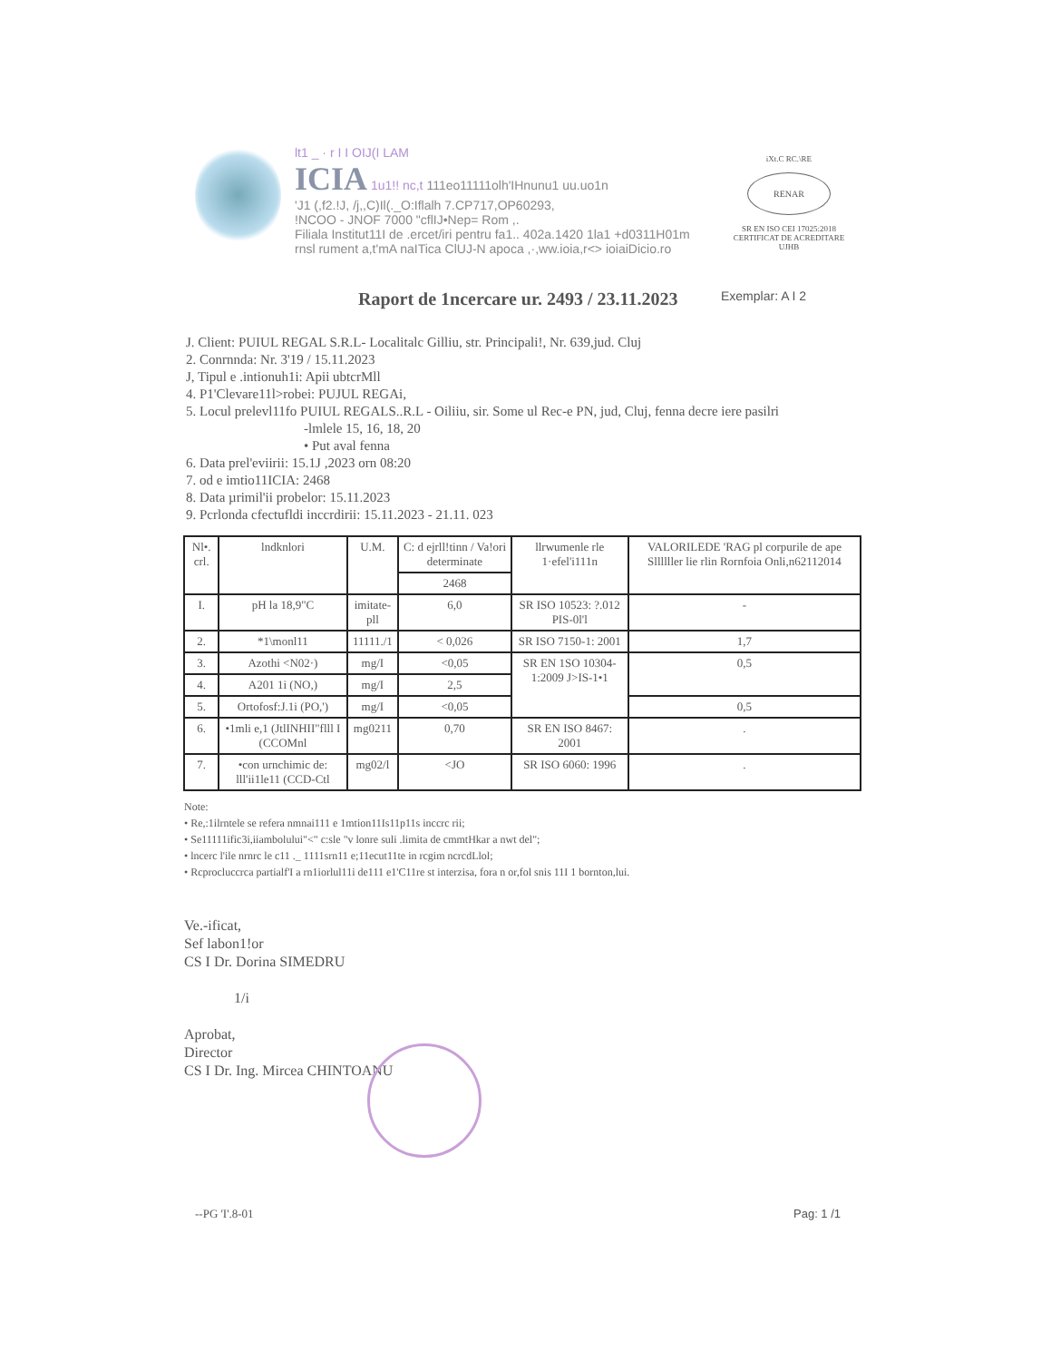lt1 _ · r I I OIJ(I LAM
ICIA 1u1!! nc,t 111eo11111olh'IHnunu1 uu.uo1n
'J1 (,f2.!J, /j,,C)Il(._O:Iflalh 7.CP717,OP60293,
!NCOO - JNOF 7000 "cflIJ•Nep= Rom ,.
Filiala Institut11I de .ercet/iri pentru fa1.. 402a.1420 1la1 +d0311H01m
rnsl rument a,t'mA naITica ClUJ-N apoca ,·,ww.ioia,r<> ioiaiDicio.ro
iXt.C RC.\RE
RENAR
SR EN ISO CEI 17025:2018
CERTIFICAT DE ACREDITARE
UJHB
Raport de 1ncercare ur. 2493 / 23.11.2023
Exemplar: A I 2
J. Client: PUIUL REGAL S.R.L- Localitalc Gilliu, str. Principali!, Nr. 639,jud. Cluj
2. Conrnnda: Nr. 3'19 / 15.11.2023
J, Tipul e .intionuh1i: Apii ubtcrMll
4. P1'Clevare11l>robei: PUJUL REGAi,
5. Locul prelevl11fo PUIUL REGALS..R.L - Oiliiu, sir. Some ul Rec-e PN, jud, Cluj, fenna decre iere pasilri
-lmlele 15, 16, 18, 20
• Put aval fenna
6. Data prel'eviirii: 15.1J ,2023 orn 08:20
7. od e imtio11ICIA: 2468
8. Data µrimil'ii probelor: 15.11.2023
9. Pcrlonda cfectufldi inccrdirii: 15.11.2023 - 21.11. 023
| Nl•. crl. | lndknlori | U.M. | C: d ejrll!tinn / Va!ori determinate | llrwumenle rle 1·efel'i111n | VALORILEDE 'RAG pl corpurile de ape Sllllller lie rlin Rornfoia Onli,n62112014 |
| --- | --- | --- | --- | --- | --- |
| | | | 2468 | | |
| I. | pH la 18,9"C | imitate-pll | 6,0 | SR ISO 10523: ?.012 PIS-0l'l | - |
| 2. | *1\monl11 | 11111./1 | < 0,026 | SR ISO 7150-1: 2001 | 1,7 |
| 3. | Azothi <N02·) | mg/I | <0,05 | SR EN 1SO 10304-1:2009 J>IS-1•1 | 0,5 |
| 4. | A201 1i (NO,) | mg/I | 2,5 | | |
| 5. | Ortofosf:J.1i (PO,') | mg/I | <0,05 | | 0,5 |
| 6. | •1mli e,1 (JtlINHII"flll I (CCOMnl | mg0211 | 0,70 | SR EN ISO 8467: 2001 | . |
| 7. | •con urnchimic de: lll'ii1le11 (CCD-Ctl | mg02/l | <JO | SR ISO 6060: 1996 | . |
Note:
• Re,:1ilrntele se refera nmnai111 e 1mtion11Is11p11s inccrc rii;
• Se11111ific3i,iiambolului"<" c:sle "v lonre suli .limita de cmmtHkar a nwt del";
• lncerc l'ile nrnrc le c11 ._ 1111srn11 e;11ecut11te in rcgim ncrcdLlol;
• Rcprocluccrca partialf'I a rn1iorlul11i de111 e1'C11re st interzisa, fora n or,fol snis 11I 1 bornton,lui.
Ve.-ificat,
Sef labon1!or
CS I Dr. Dorina SIMEDRU
1/i
Aprobat,
Director
CS I Dr. Ing. Mircea CHINTOANU
--PG 'I'.8-01 Pag: 1 /1